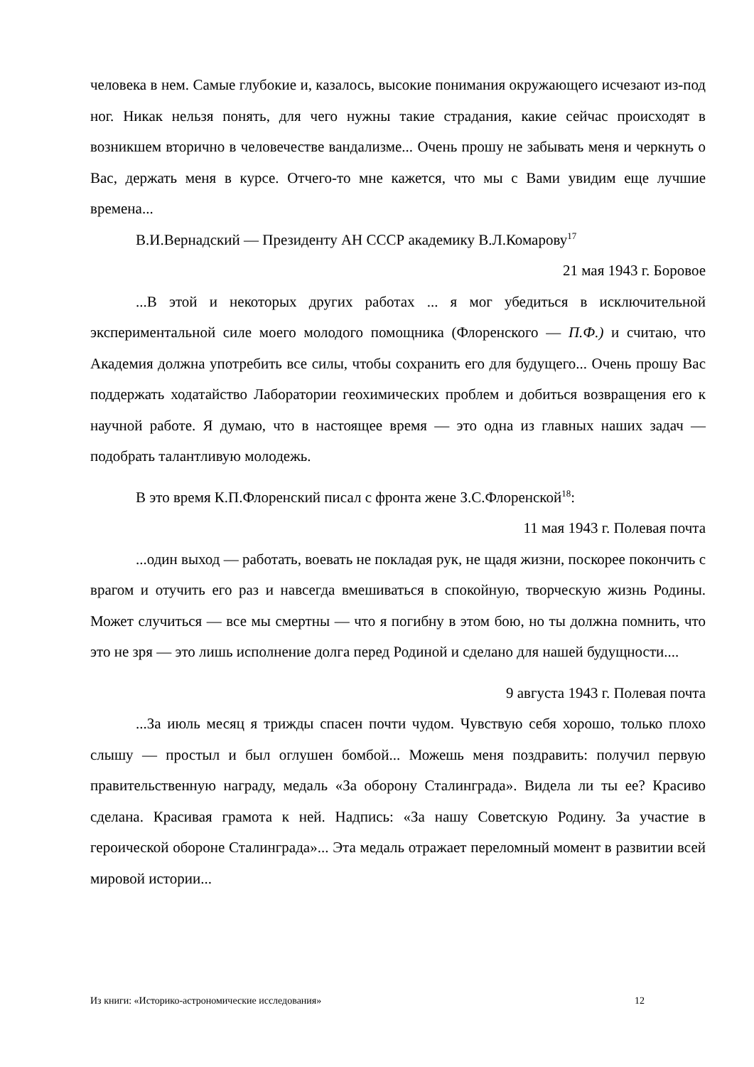человека в нем. Самые глубокие и, казалось, высокие понимания окружающего исчезают из-под ног. Никак нельзя понять, для чего нужны такие страдания, какие сейчас происходят в возникшем вторично в человечестве вандализме... Очень прошу не забывать меня и черкнуть о Вас, держать меня в курсе. Отчего-то мне кажется, что мы с Вами увидим еще лучшие времена...
В.И.Вернадский — Президенту АН СССР академику В.Л.Комарову<sup>17</sup>
21 мая 1943 г. Боровое
...В этой и некоторых других работах ... я мог убедиться в исключительной экспериментальной силе моего молодого помощника (Флоренского — П.Ф.) и считаю, что Академия должна употребить все силы, чтобы сохранить его для будущего... Очень прошу Вас поддержать ходатайство Лаборатории геохимических проблем и добиться возвращения его к научной работе. Я думаю, что в настоящее время — это одна из главных наших задач — подобрать талантливую молодежь.
В это время К.П.Флоренский писал с фронта жене З.С.Флоренской<sup>18</sup>:
11 мая 1943 г. Полевая почта
...один выход — работать, воевать не покладая рук, не щадя жизни, поскорее покончить с врагом и отучить его раз и навсегда вмешиваться в спокойную, творческую жизнь Родины. Может случиться — все мы смертны — что я погибну в этом бою, но ты должна помнить, что это не зря — это лишь исполнение долга перед Родиной и сделано для нашей будущности....
9 августа 1943 г. Полевая почта
...За июль месяц я трижды спасен почти чудом. Чувствую себя хорошо, только плохо слышу — простыл и был оглушен бомбой... Можешь меня поздравить: получил первую правительственную награду, медаль «За оборону Сталинграда». Видела ли ты ее? Красиво сделана. Красивая грамота к ней. Надпись: «За нашу Советскую Родину. За участие в героической обороне Сталинграда»... Эта медаль отражает переломный момент в развитии всей мировой истории...
Из книги: «Историко-астрономические исследования» 12